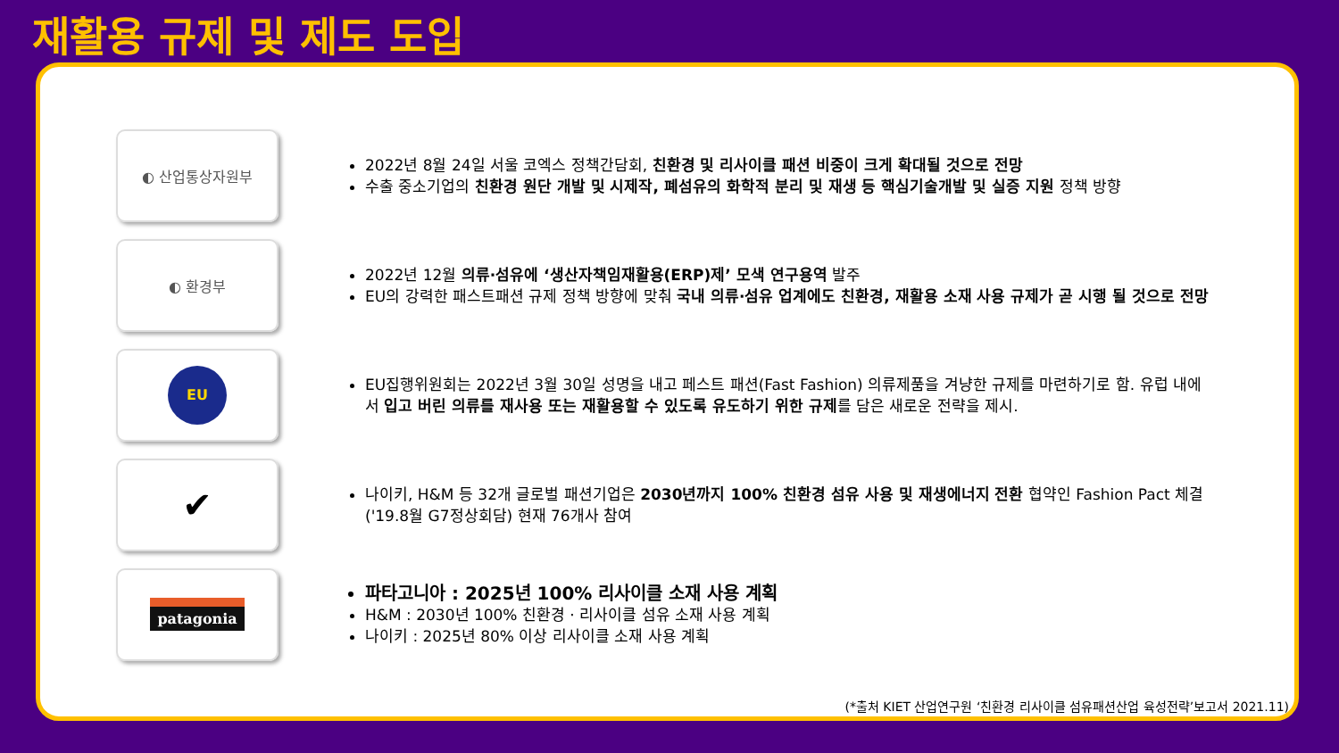재활용 규제 및 제도 도입
◐ 산업통상자원부
2022년 8월 24일 서울 코엑스 정책간담회, 친환경 및 리사이클 패션 비중이 크게 확대될 것으로 전망
수출 중소기업의 친환경 원단 개발 및 시제작, 폐섬유의 화학적 분리 및 재생 등 핵심기술개발 및 실증 지원 정책 방향
◐ 환경부
2022년 12월 의류·섬유에 ‘생산자책임재활용(ERP)제’ 모색 연구용역 발주
EU의 강력한 패스트패션 규제 정책 방향에 맞춰 국내 의류·섬유 업계에도 친환경, 재활용 소재 사용 규제가 곧 시행 될 것으로 전망
EU
EU집행위원회는 2022년 3월 30일 성명을 내고 페스트 패션(Fast Fashion) 의류제품을 겨냥한 규제를 마련하기로 함. 유럽 내에서 입고 버린 의류를 재사용 또는 재활용할 수 있도록 유도하기 위한 규제를 담은 새로운 전략을 제시.
✔
나이키, H&M 등 32개 글로벌 패션기업은 2030년까지 100% 친환경 섬유 사용 및 재생에너지 전환 협약인 Fashion Pact 체결('19.8월 G7정상회담) 현재 76개사 참여
patagonia
파타고니아 : 2025년 100% 리사이클 소재 사용 계획
H&M : 2030년 100% 친환경 · 리사이클 섬유 소재 사용 계획
나이키 : 2025년 80% 이상 리사이클 소재 사용 계획
(*출처 KIET 산업연구원 ‘친환경 리사이클 섬유패션산업 육성전략’보고서 2021.11)